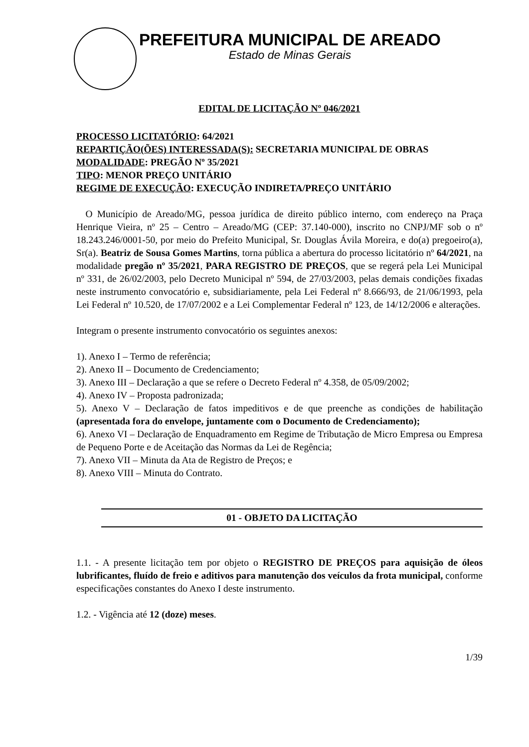PREFEITURA MUNICIPAL DE AREADO
Estado de Minas Gerais
EDITAL DE LICITAÇÃO Nº 046/2021
PROCESSO LICITATÓRIO: 64/2021
REPARTIÇÃO(ÕES) INTERESSADA(S): SECRETARIA MUNICIPAL DE OBRAS
MODALIDADE: PREGÃO Nº 35/2021
TIPO: MENOR PREÇO UNITÁRIO
REGIME DE EXECUÇÃO: EXECUÇÃO INDIRETA/PREÇO UNITÁRIO
O Município de Areado/MG, pessoa jurídica de direito público interno, com endereço na Praça Henrique Vieira, nº 25 – Centro – Areado/MG (CEP: 37.140-000), inscrito no CNPJ/MF sob o nº 18.243.246/0001-50, por meio do Prefeito Municipal, Sr. Douglas Ávila Moreira, e do(a) pregoeiro(a), Sr(a). Beatriz de Sousa Gomes Martins, torna pública a abertura do processo licitatório nº 64/2021, na modalidade pregão nº 35/2021, PARA REGISTRO DE PREÇOS, que se regerá pela Lei Municipal nº 331, de 26/02/2003, pelo Decreto Municipal nº 594, de 27/03/2003, pelas demais condições fixadas neste instrumento convocatório e, subsidiariamente, pela Lei Federal nº 8.666/93, de 21/06/1993, pela Lei Federal nº 10.520, de 17/07/2002 e a Lei Complementar Federal nº 123, de 14/12/2006 e alterações.
Integram o presente instrumento convocatório os seguintes anexos:
1). Anexo I – Termo de referência;
2). Anexo II – Documento de Credenciamento;
3). Anexo III – Declaração a que se refere o Decreto Federal nº 4.358, de 05/09/2002;
4). Anexo IV – Proposta padronizada;
5). Anexo V – Declaração de fatos impeditivos e de que preenche as condições de habilitação (apresentada fora do envelope, juntamente com o Documento de Credenciamento);
6). Anexo VI – Declaração de Enquadramento em Regime de Tributação de Micro Empresa ou Empresa de Pequeno Porte e de Aceitação das Normas da Lei de Regência;
7). Anexo VII – Minuta da Ata de Registro de Preços; e
8). Anexo VIII – Minuta do Contrato.
01 - OBJETO DA LICITAÇÃO
1.1. - A presente licitação tem por objeto o REGISTRO DE PREÇOS para aquisição de óleos lubrificantes, fluído de freio e aditivos para manutenção dos veículos da frota municipal, conforme especificações constantes do Anexo I deste instrumento.
1.2. - Vigência até 12 (doze) meses.
1/39